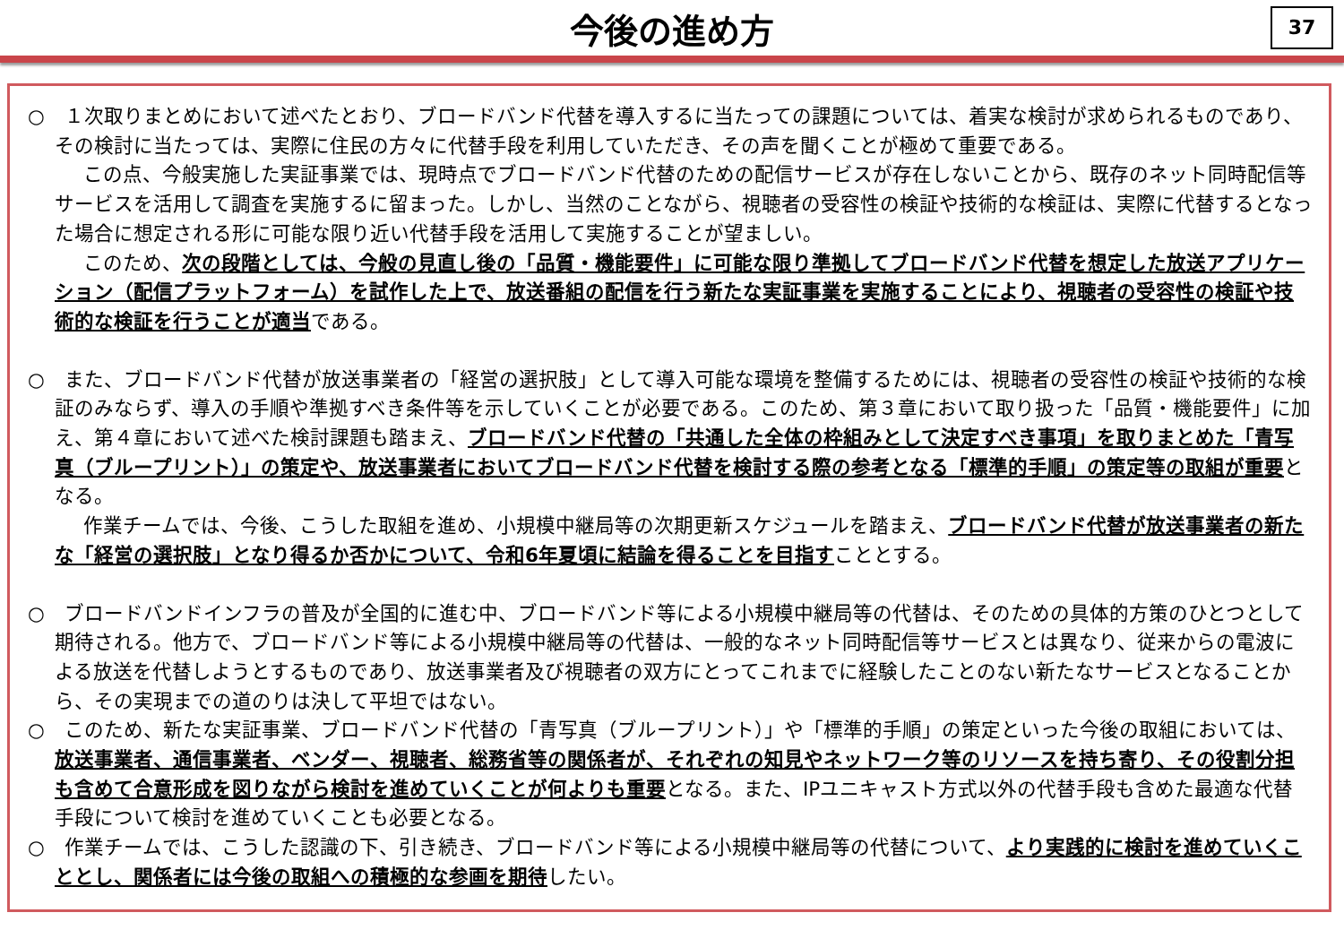今後の進め方
37
○　１次取りまとめにおいて述べたとおり、ブロードバンド代替を導入するに当たっての課題については、着実な検討が求められるものであり、その検討に当たっては、実際に住民の方々に代替手段を利用していただき、その声を聞くことが極めて重要である。
この点、今般実施した実証事業では、現時点でブロードバンド代替のための配信サービスが存在しないことから、既存のネット同時配信等サービスを活用して調査を実施するに留まった。しかし、当然のことながら、視聴者の受容性の検証や技術的な検証は、実際に代替するとなった場合に想定される形に可能な限り近い代替手段を活用して実施することが望ましい。
このため、次の段階としては、今般の見直し後の「品質・機能要件」に可能な限り準拠してブロードバンド代替を想定した放送アプリケーション（配信プラットフォーム）を試作した上で、放送番組の配信を行う新たな実証事業を実施することにより、視聴者の受容性の検証や技術的な検証を行うことが適当である。
○　また、ブロードバンド代替が放送事業者の「経営の選択肢」として導入可能な環境を整備するためには、視聴者の受容性の検証や技術的な検証のみならず、導入の手順や準拠すべき条件等を示していくことが必要である。このため、第３章において取り扱った「品質・機能要件」に加え、第４章において述べた検討課題も踏まえ、ブロードバンド代替の「共通した全体の枠組みとして決定すべき事項」を取りまとめた「青写真（ブループリント）」の策定や、放送事業者においてブロードバンド代替を検討する際の参考となる「標準的手順」の策定等の取組が重要となる。
作業チームでは、今後、こうした取組を進め、小規模中継局等の次期更新スケジュールを踏まえ、ブロードバンド代替が放送事業者の新たな「経営の選択肢」となり得るか否かについて、令和6年夏頃に結論を得ることを目指すこととする。
○　ブロードバンドインフラの普及が全国的に進む中、ブロードバンド等による小規模中継局等の代替は、そのための具体的方策のひとつとして期待される。他方で、ブロードバンド等による小規模中継局等の代替は、一般的なネット同時配信等サービスとは異なり、従来からの電波による放送を代替しようとするものであり、放送事業者及び視聴者の双方にとってこれまでに経験したことのない新たなサービスとなることから、その実現までの道のりは決して平坦ではない。
○　このため、新たな実証事業、ブロードバンド代替の「青写真（ブループリント）」や「標準的手順」の策定といった今後の取組においては、放送事業者、通信事業者、ベンダー、視聴者、総務省等の関係者が、それぞれの知見やネットワーク等のリソースを持ち寄り、その役割分担も含めて合意形成を図りながら検討を進めていくことが何よりも重要となる。また、IPユニキャスト方式以外の代替手段も含めた最適な代替手段について検討を進めていくことも必要となる。
○　作業チームでは、こうした認識の下、引き続き、ブロードバンド等による小規模中継局等の代替について、より実践的に検討を進めていくこととし、関係者には今後の取組への積極的な参画を期待したい。